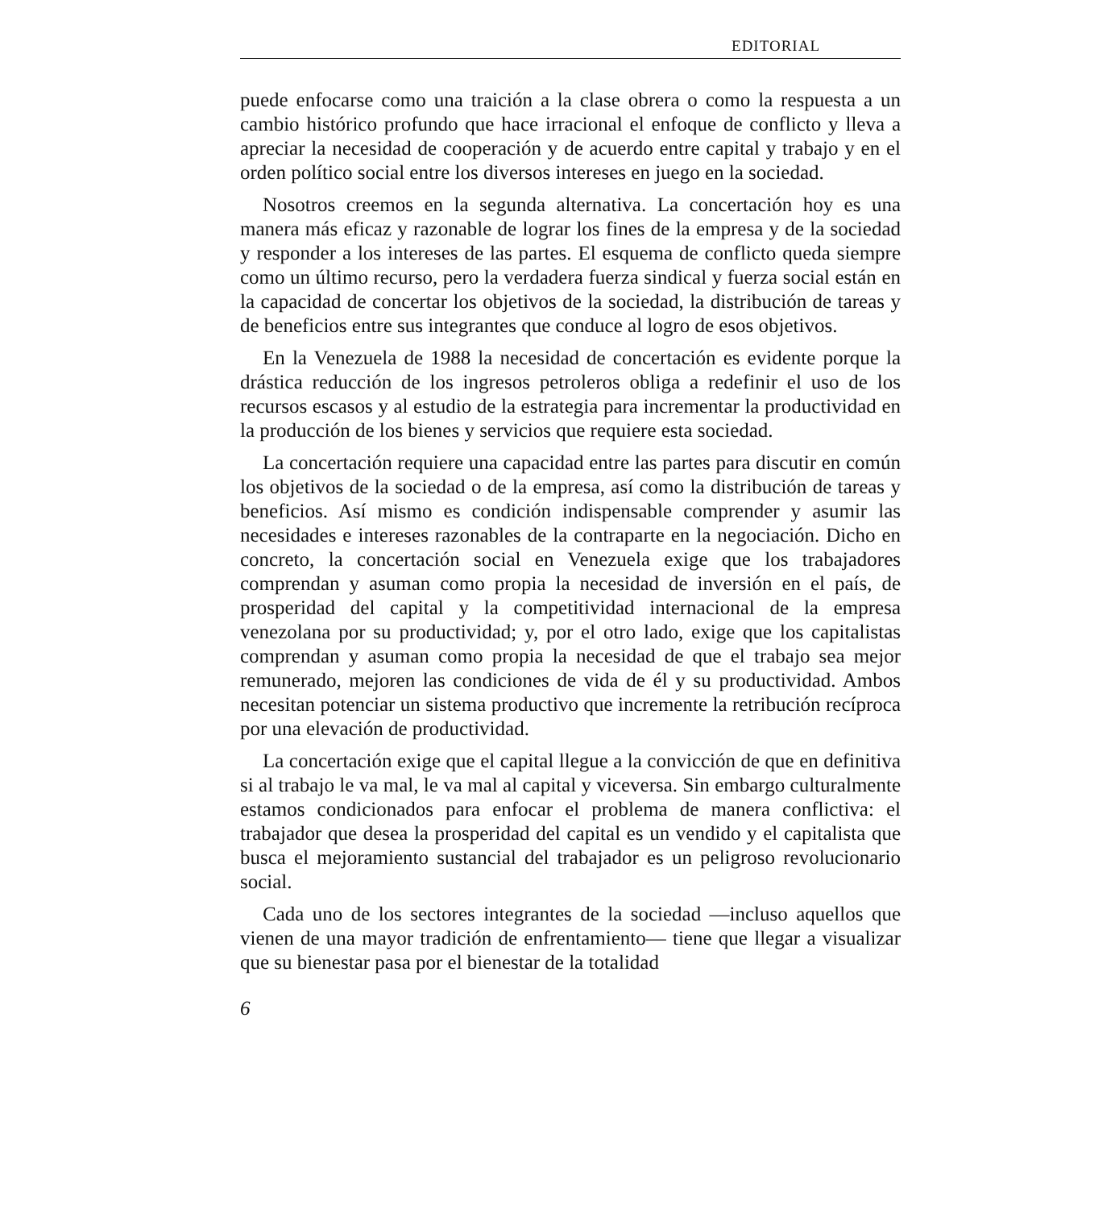EDITORIAL
puede enfocarse como una traición a la clase obrera o como la respuesta a un cambio histórico profundo que hace irracional el enfoque de conflicto y lleva a apreciar la necesidad de cooperación y de acuerdo entre capital y trabajo y en el orden político social entre los diversos intereses en juego en la sociedad.
Nosotros creemos en la segunda alternativa. La concertación hoy es una manera más eficaz y razonable de lograr los fines de la empresa y de la sociedad y responder a los intereses de las partes. El esquema de conflicto queda siempre como un último recurso, pero la verdadera fuerza sindical y fuerza social están en la capacidad de concertar los objetivos de la sociedad, la distribución de tareas y de beneficios entre sus integrantes que conduce al logro de esos objetivos.
En la Venezuela de 1988 la necesidad de concertación es evidente porque la drástica reducción de los ingresos petroleros obliga a redefinir el uso de los recursos escasos y al estudio de la estrategia para incrementar la productividad en la producción de los bienes y servicios que requiere esta sociedad.
La concertación requiere una capacidad entre las partes para discutir en común los objetivos de la sociedad o de la empresa, así como la distribución de tareas y beneficios. Así mismo es condición indispensable comprender y asumir las necesidades e intereses razonables de la contraparte en la negociación. Dicho en concreto, la concertación social en Venezuela exige que los trabajadores comprendan y asuman como propia la necesidad de inversión en el país, de prosperidad del capital y la competitividad internacional de la empresa venezolana por su productividad; y, por el otro lado, exige que los capitalistas comprendan y asuman como propia la necesidad de que el trabajo sea mejor remunerado, mejoren las condiciones de vida de él y su productividad. Ambos necesitan potenciar un sistema productivo que incremente la retribución recíproca por una elevación de productividad.
La concertación exige que el capital llegue a la convicción de que en definitiva si al trabajo le va mal, le va mal al capital y viceversa. Sin embargo culturalmente estamos condicionados para enfocar el problema de manera conflictiva: el trabajador que desea la prosperidad del capital es un vendido y el capitalista que busca el mejoramiento sustancial del trabajador es un peligroso revolucionario social.
Cada uno de los sectores integrantes de la sociedad —incluso aquellos que vienen de una mayor tradición de enfrentamiento— tiene que llegar a visualizar que su bienestar pasa por el bienestar de la totalidad
6